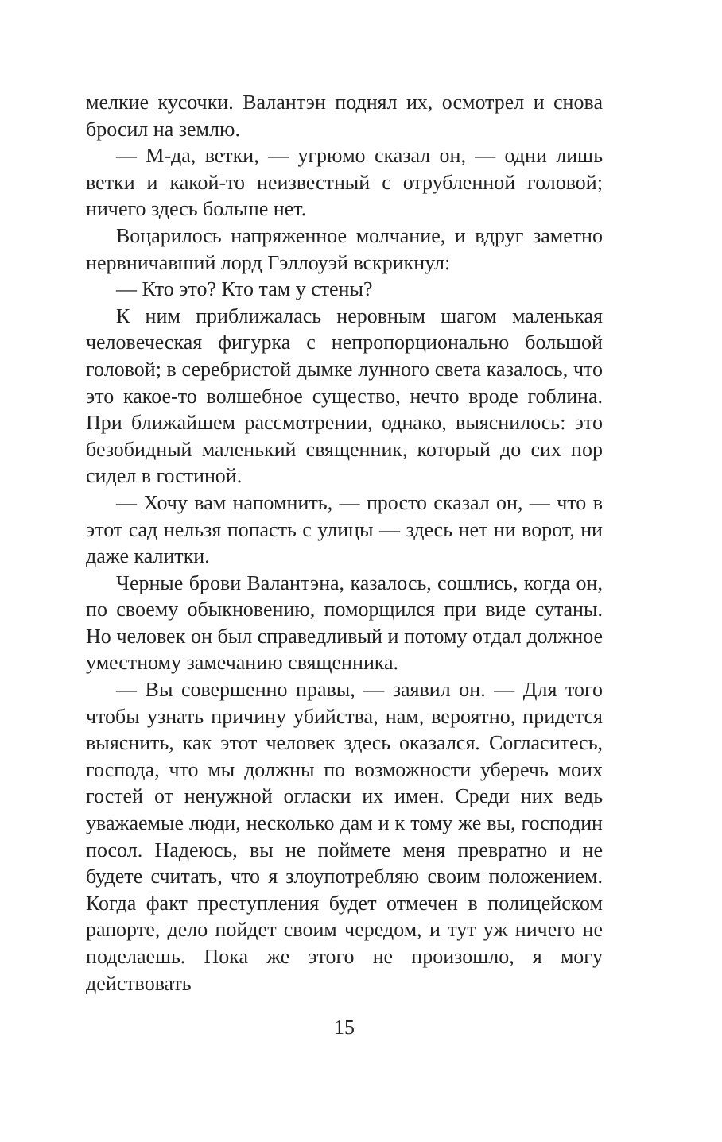мелкие кусочки. Валантэн поднял их, осмотрел и снова бросил на землю.
— М-да, ветки, — угрюмо сказал он, — одни лишь ветки и какой-то неизвестный с отрубленной головой; ничего здесь больше нет.
Воцарилось напряженное молчание, и вдруг заметно нервничавший лорд Гэллоуэй вскрикнул:
— Кто это? Кто там у стены?
К ним приближалась неровным шагом маленькая человеческая фигурка с непропорционально большой головой; в серебристой дымке лунного света казалось, что это какое-то волшебное существо, нечто вроде гоблина. При ближайшем рассмотрении, однако, выяснилось: это безобидный маленький священник, который до сих пор сидел в гостиной.
— Хочу вам напомнить, — просто сказал он, — что в этот сад нельзя попасть с улицы — здесь нет ни ворот, ни даже калитки.
Черные брови Валантэна, казалось, сошлись, когда он, по своему обыкновению, поморщился при виде сутаны. Но человек он был справедливый и потому отдал должное уместному замечанию священника.
— Вы совершенно правы, — заявил он. — Для того чтобы узнать причину убийства, нам, вероятно, придется выяснить, как этот человек здесь оказался. Согласитесь, господа, что мы должны по возможности уберечь моих гостей от ненужной огласки их имен. Среди них ведь уважаемые люди, несколько дам и к тому же вы, господин посол. Надеюсь, вы не поймете меня превратно и не будете считать, что я злоупотребляю своим положением. Когда факт преступления будет отмечен в полицейском рапорте, дело пойдет своим чередом, и тут уж ничего не поделаешь. Пока же этого не произошло, я могу действовать
15